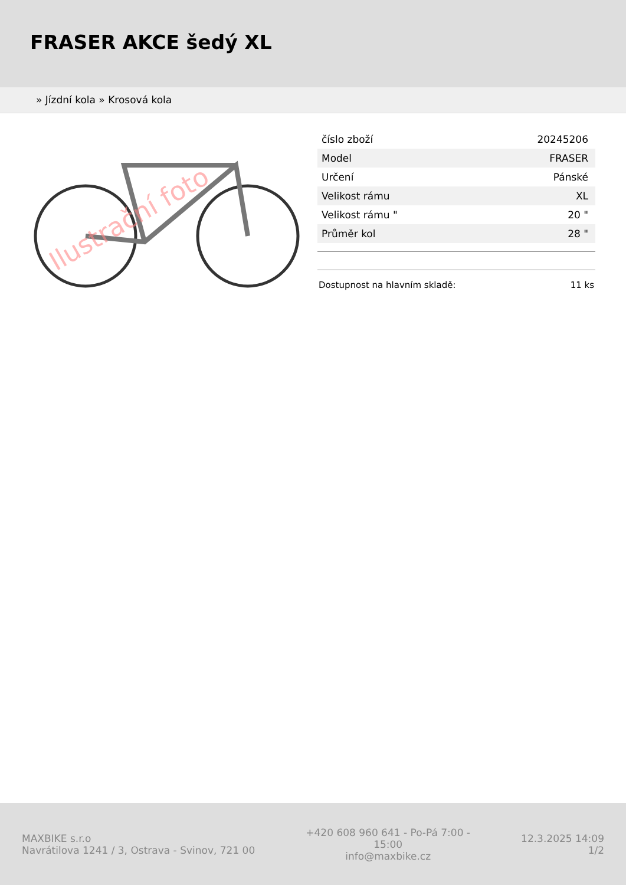FRASER AKCE šedý XL
» Jízdní kola » Krosová kola
Ilustrační foto
| číslo zboží | 20245206 |
| Model | FRASER |
| Určení | Pánské |
| Velikost rámu | XL |
| Velikost rámu " | 20 " |
| Průměr kol | 28 " |
Dostupnost na hlavním skladě: 11 ks
MAXBIKE s.r.o
Navrátilova 1241 / 3, Ostrava - Svinov, 721 00
+420 608 960 641 - Po-Pá 7:00 - 15:00
info@maxbike.cz
12.3.2025 14:09
1/2